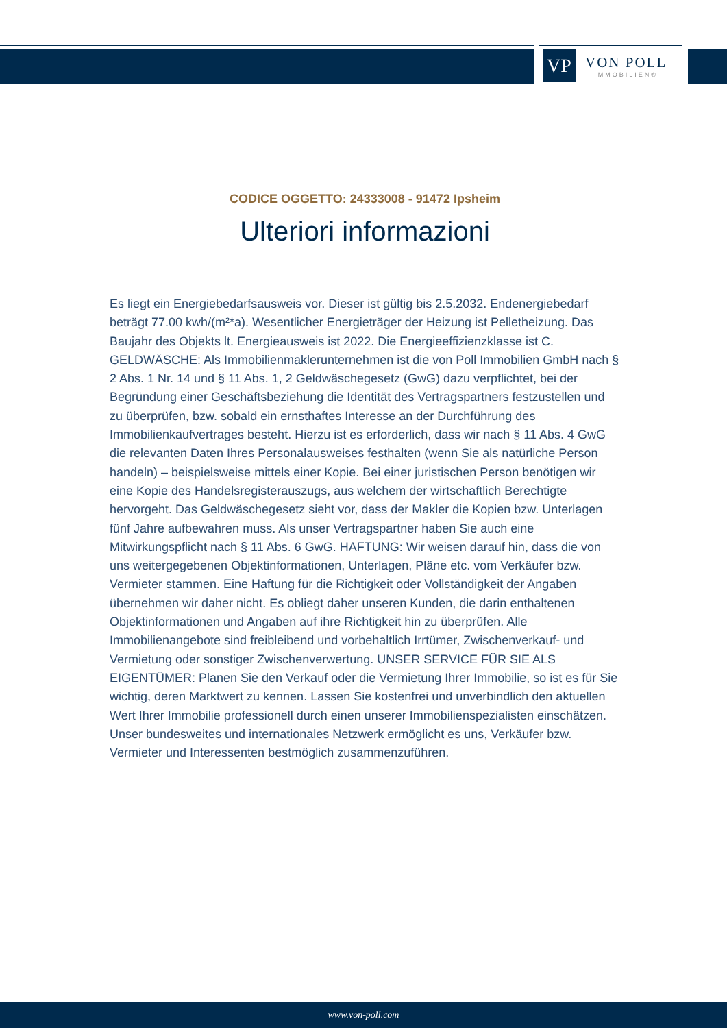VP
VON POLL
IMMOBILIEN®
CODICE OGGETTO: 24333008 - 91472 Ipsheim
Ulteriori informazioni
Es liegt ein Energiebedarfsausweis vor. Dieser ist gültig bis 2.5.2032. Endenergiebedarf beträgt 77.00 kwh/(m²*a). Wesentlicher Energieträger der Heizung ist Pelletheizung. Das Baujahr des Objekts lt. Energieausweis ist 2022. Die Energieeffizienzklasse ist C. GELDWÄSCHE: Als Immobilienmaklerunternehmen ist die von Poll Immobilien GmbH nach § 2 Abs. 1 Nr. 14 und § 11 Abs. 1, 2 Geldwäschegesetz (GwG) dazu verpflichtet, bei der Begründung einer Geschäftsbeziehung die Identität des Vertragspartners festzustellen und zu überprüfen, bzw. sobald ein ernsthaftes Interesse an der Durchführung des Immobilienkaufvertrages besteht. Hierzu ist es erforderlich, dass wir nach § 11 Abs. 4 GwG die relevanten Daten Ihres Personalausweises festhalten (wenn Sie als natürliche Person handeln) – beispielsweise mittels einer Kopie. Bei einer juristischen Person benötigen wir eine Kopie des Handelsregisterauszugs, aus welchem der wirtschaftlich Berechtigte hervorgeht. Das Geldwäschegesetz sieht vor, dass der Makler die Kopien bzw. Unterlagen fünf Jahre aufbewahren muss. Als unser Vertragspartner haben Sie auch eine Mitwirkungspflicht nach § 11 Abs. 6 GwG. HAFTUNG: Wir weisen darauf hin, dass die von uns weitergegebenen Objektinformationen, Unterlagen, Pläne etc. vom Verkäufer bzw. Vermieter stammen. Eine Haftung für die Richtigkeit oder Vollständigkeit der Angaben übernehmen wir daher nicht. Es obliegt daher unseren Kunden, die darin enthaltenen Objektinformationen und Angaben auf ihre Richtigkeit hin zu überprüfen. Alle Immobilienangebote sind freibleibend und vorbehaltlich Irrtümer, Zwischenverkauf- und Vermietung oder sonstiger Zwischenverwertung. UNSER SERVICE FÜR SIE ALS EIGENTÜMER: Planen Sie den Verkauf oder die Vermietung Ihrer Immobilie, so ist es für Sie wichtig, deren Marktwert zu kennen. Lassen Sie kostenfrei und unverbindlich den aktuellen Wert Ihrer Immobilie professionell durch einen unserer Immobilienspezialisten einschätzen. Unser bundesweites und internationales Netzwerk ermöglicht es uns, Verkäufer bzw. Vermieter und Interessenten bestmöglich zusammenzuführen.
www.von-poll.com